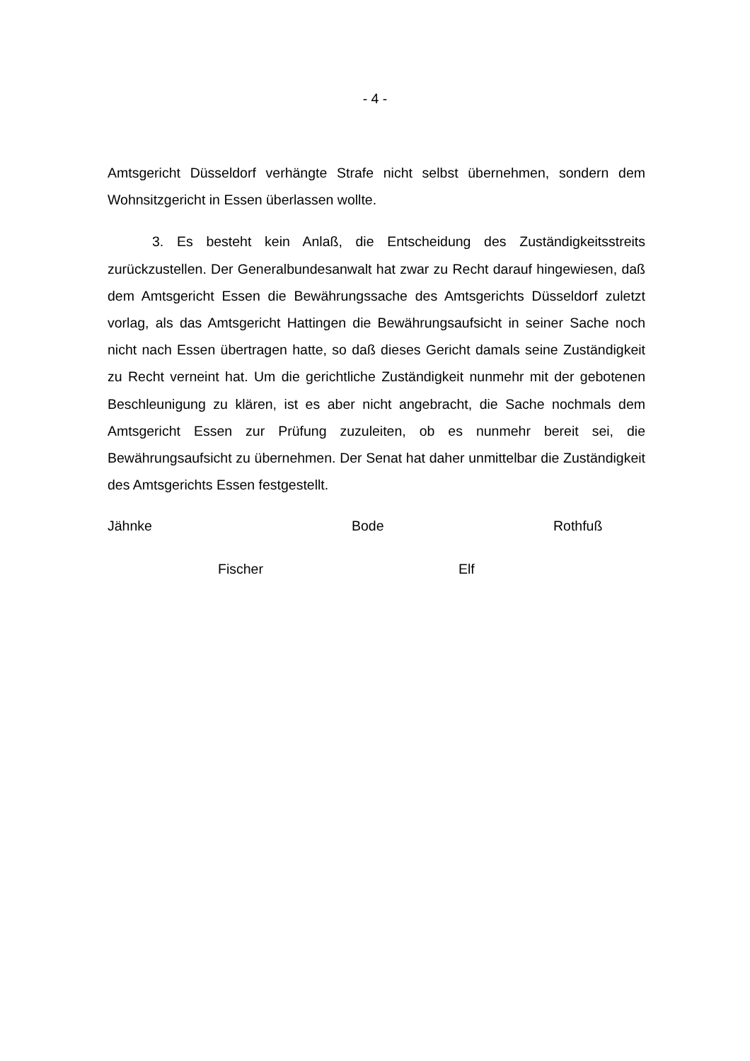- 4 -
Amtsgericht Düsseldorf verhängte Strafe nicht selbst übernehmen, sondern dem Wohnsitzgericht in Essen überlassen wollte.
3. Es besteht kein Anlaß, die Entscheidung des Zuständigkeitsstreits zurückzustellen. Der Generalbundesanwalt hat zwar zu Recht darauf hingewiesen, daß dem Amtsgericht Essen die Bewährungssache des Amtsgerichts Düsseldorf zuletzt vorlag, als das Amtsgericht Hattingen die Bewährungsaufsicht in seiner Sache noch nicht nach Essen übertragen hatte, so daß dieses Gericht damals seine Zuständigkeit zu Recht verneint hat. Um die gerichtliche Zuständigkeit nunmehr mit der gebotenen Beschleunigung zu klären, ist es aber nicht angebracht, die Sache nochmals dem Amtsgericht Essen zur Prüfung zuzuleiten, ob es nunmehr bereit sei, die Bewährungsaufsicht zu übernehmen. Der Senat hat daher unmittelbar die Zuständigkeit des Amtsgerichts Essen festgestellt.
Jähnke Bode Rothfuß
Fischer Elf